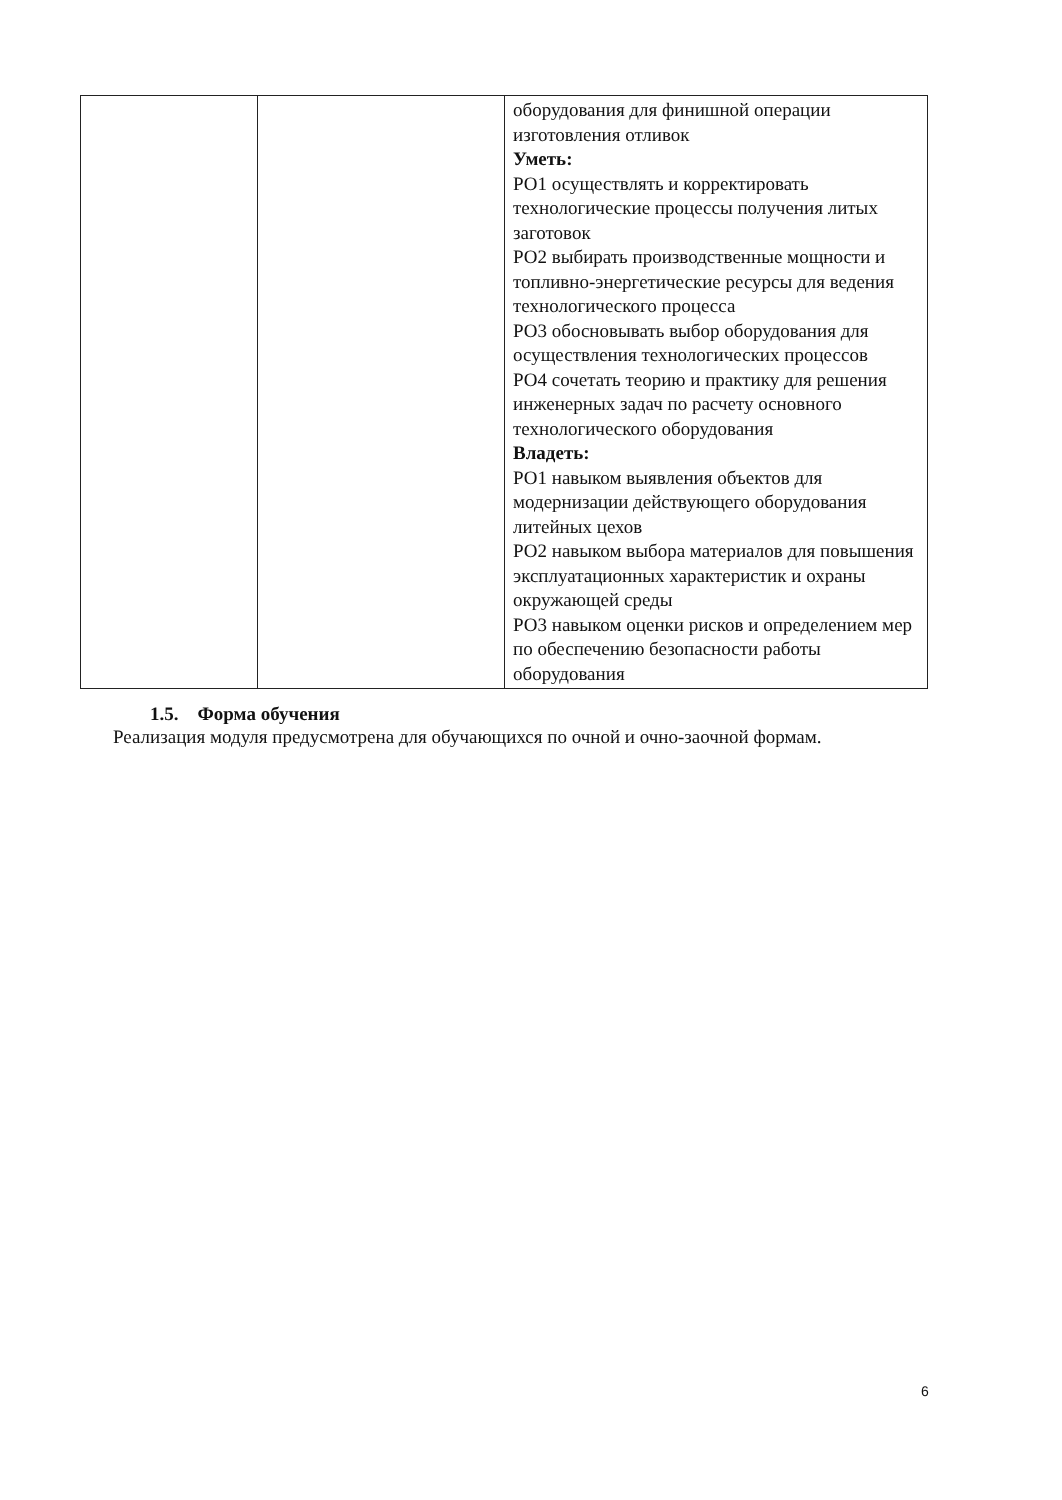| | | оборудования для финишной операции изготовления отливок Уметь: РО1 осуществлять и корректировать технологические процессы получения литых заготовок РО2 выбирать производственные мощности и топливно-энергетические ресурсы для ведения технологического процесса РО3 обосновывать выбор оборудования для осуществления технологических процессов РО4 сочетать теорию и практику для решения инженерных задач по расчету основного технологического оборудования Владеть: РО1 навыком выявления объектов для модернизации действующего оборудования литейных цехов РО2 навыком выбора материалов для повышения эксплуатационных характеристик и охраны окружающей среды РО3 навыком оценки рисков и определением мер по обеспечению безопасности работы оборудования |
1.5. Форма обучения
Реализация модуля предусмотрена для обучающихся по очной и очно-заочной формам.
6